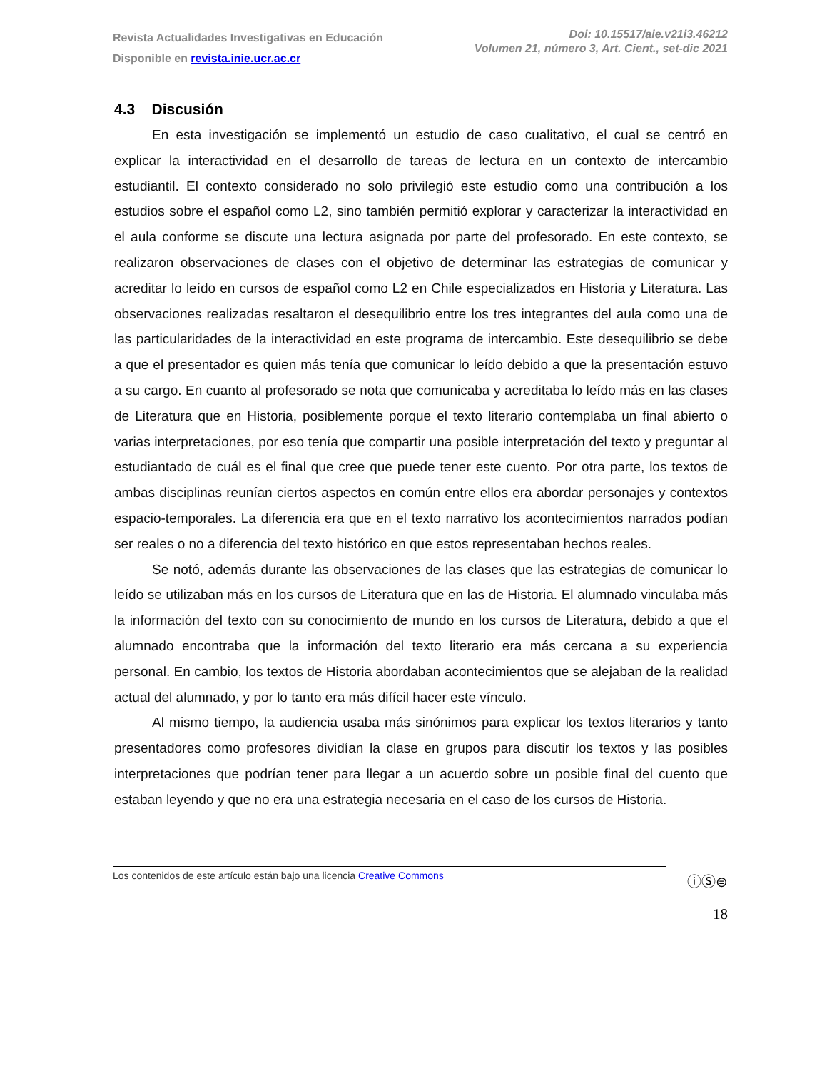Revista Actualidades Investigativas en Educación
Disponible en revista.inie.ucr.ac.cr
Doi: 10.15517/aie.v21i3.46212
Volumen 21, número 3, Art. Cient., set-dic 2021
4.3 Discusión
En esta investigación se implementó un estudio de caso cualitativo, el cual se centró en explicar la interactividad en el desarrollo de tareas de lectura en un contexto de intercambio estudiantil. El contexto considerado no solo privilegió este estudio como una contribución a los estudios sobre el español como L2, sino también permitió explorar y caracterizar la interactividad en el aula conforme se discute una lectura asignada por parte del profesorado. En este contexto, se realizaron observaciones de clases con el objetivo de determinar las estrategias de comunicar y acreditar lo leído en cursos de español como L2 en Chile especializados en Historia y Literatura. Las observaciones realizadas resaltaron el desequilibrio entre los tres integrantes del aula como una de las particularidades de la interactividad en este programa de intercambio. Este desequilibrio se debe a que el presentador es quien más tenía que comunicar lo leído debido a que la presentación estuvo a su cargo. En cuanto al profesorado se nota que comunicaba y acreditaba lo leído más en las clases de Literatura que en Historia, posiblemente porque el texto literario contemplaba un final abierto o varias interpretaciones, por eso tenía que compartir una posible interpretación del texto y preguntar al estudiantado de cuál es el final que cree que puede tener este cuento. Por otra parte, los textos de ambas disciplinas reunían ciertos aspectos en común entre ellos era abordar personajes y contextos espacio-temporales. La diferencia era que en el texto narrativo los acontecimientos narrados podían ser reales o no a diferencia del texto histórico en que estos representaban hechos reales.
Se notó, además durante las observaciones de las clases que las estrategias de comunicar lo leído se utilizaban más en los cursos de Literatura que en las de Historia. El alumnado vinculaba más la información del texto con su conocimiento de mundo en los cursos de Literatura, debido a que el alumnado encontraba que la información del texto literario era más cercana a su experiencia personal. En cambio, los textos de Historia abordaban acontecimientos que se alejaban de la realidad actual del alumnado, y por lo tanto era más difícil hacer este vínculo.
Al mismo tiempo, la audiencia usaba más sinónimos para explicar los textos literarios y tanto presentadores como profesores dividían la clase en grupos para discutir los textos y las posibles interpretaciones que podrían tener para llegar a un acuerdo sobre un posible final del cuento que estaban leyendo y que no era una estrategia necesaria en el caso de los cursos de Historia.
Los contenidos de este artículo están bajo una licencia Creative Commons
ⓘⓈ⊜
18